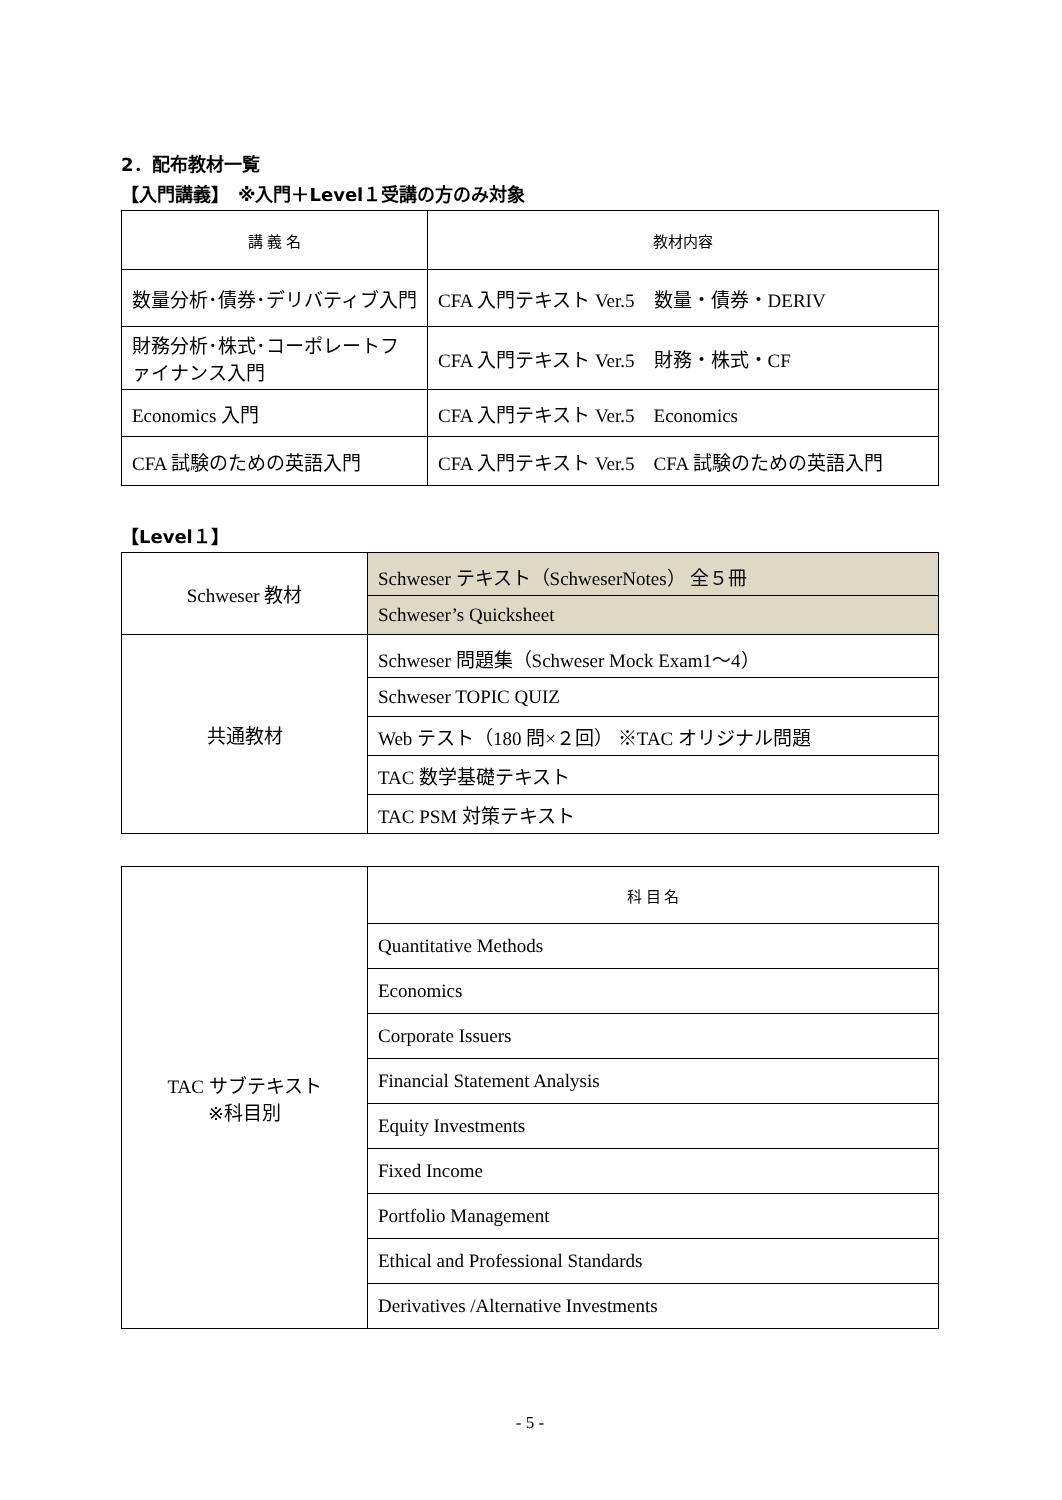2．配布教材一覧
【入門講義】　※入門＋Level１受講の方のみ対象
| 講 義 名 | 教材内容 |
| 数量分析･債券･デリバティブ入門 | CFA 入門テキスト Ver.5 数量・債券・DERIV |
| 財務分析･株式･コーポレートファイナンス入門 | CFA 入門テキスト Ver.5 財務・株式・CF |
| Economics 入門 | CFA 入門テキスト Ver.5 Economics |
| CFA 試験のための英語入門 | CFA 入門テキスト Ver.5 CFA 試験のための英語入門 |
【Level１】
| Schweser 教材 | Schweser テキスト（SchweserNotes） 全５冊 |
| | Schweser’s Quicksheet |
| 共通教材 | Schweser 問題集（Schweser Mock Exam1～4） |
| | Schweser TOPIC QUIZ |
| | Web テスト（180 問×２回） ※TAC オリジナル問題 |
| | TAC 数学基礎テキスト |
| | TAC PSM 対策テキスト |
| TAC サブテキスト ※科目別 | 科 目 名 |
| | Quantitative Methods |
| | Economics |
| | Corporate Issuers |
| | Financial Statement Analysis |
| | Equity Investments |
| | Fixed Income |
| | Portfolio Management |
| | Ethical and Professional Standards |
| | Derivatives /Alternative Investments |
- 5 -